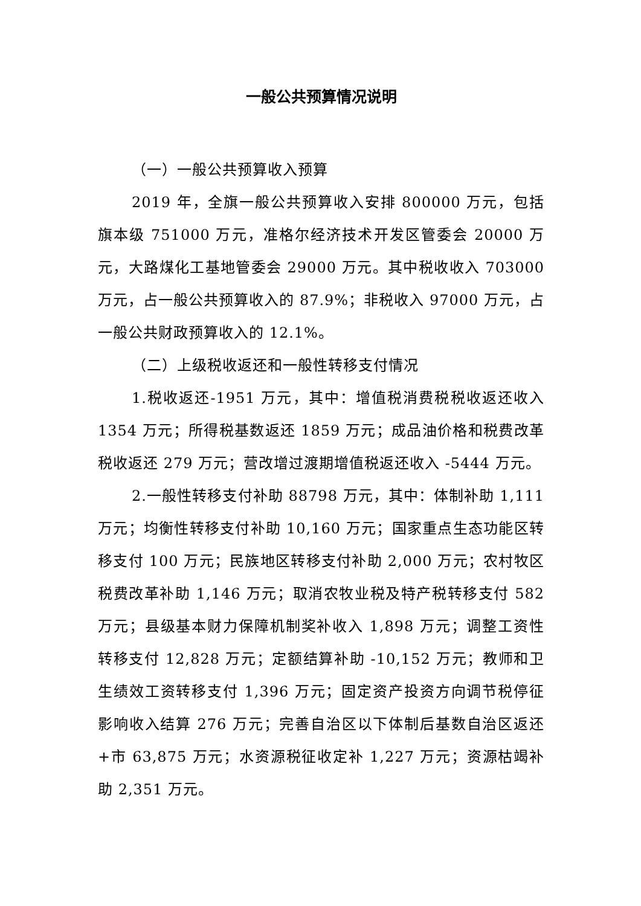一般公共预算情况说明
（一）一般公共预算收入预算
2019 年，全旗一般公共预算收入安排 800000 万元，包括旗本级 751000 万元，准格尔经济技术开发区管委会 20000 万元，大路煤化工基地管委会 29000 万元。其中税收收入 703000 万元，占一般公共预算收入的 87.9%；非税收入 97000 万元，占一般公共财政预算收入的 12.1%。
（二）上级税收返还和一般性转移支付情况
1.税收返还-1951 万元，其中：增值税消费税税收返还收入 1354 万元；所得税基数返还 1859 万元；成品油价格和税费改革税收返还 279 万元；营改增过渡期增值税返还收入 -5444 万元。
2.一般性转移支付补助 88798 万元，其中：体制补助 1,111 万元；均衡性转移支付补助 10,160 万元；国家重点生态功能区转移支付 100 万元；民族地区转移支付补助 2,000 万元；农村牧区税费改革补助 1,146 万元；取消农牧业税及特产税转移支付 582 万元；县级基本财力保障机制奖补收入 1,898 万元；调整工资性转移支付 12,828 万元；定额结算补助 -10,152 万元；教师和卫生绩效工资转移支付 1,396 万元；固定资产投资方向调节税停征影响收入结算 276 万元；完善自治区以下体制后基数自治区返还+市 63,875 万元；水资源税征收定补 1,227 万元；资源枯竭补助 2,351 万元。